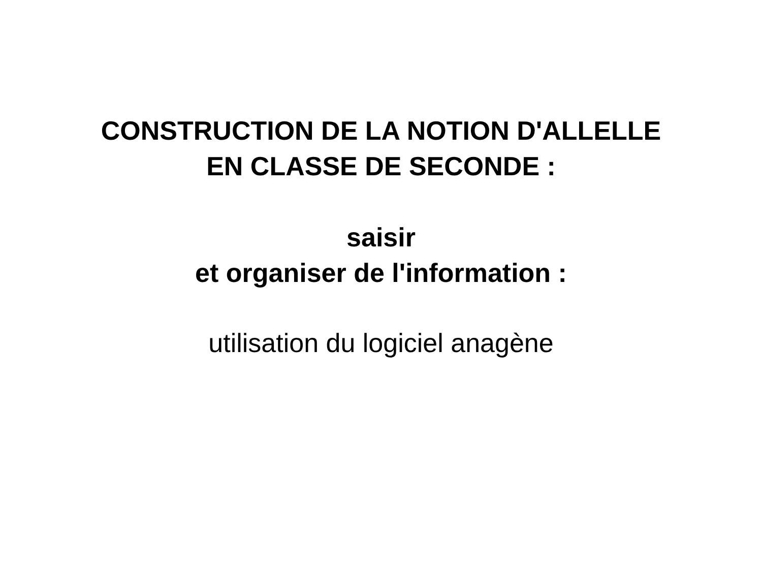CONSTRUCTION DE LA NOTION D'ALLELLE
EN CLASSE DE SECONDE :
saisir
et organiser de l'information :
utilisation du logiciel anagène